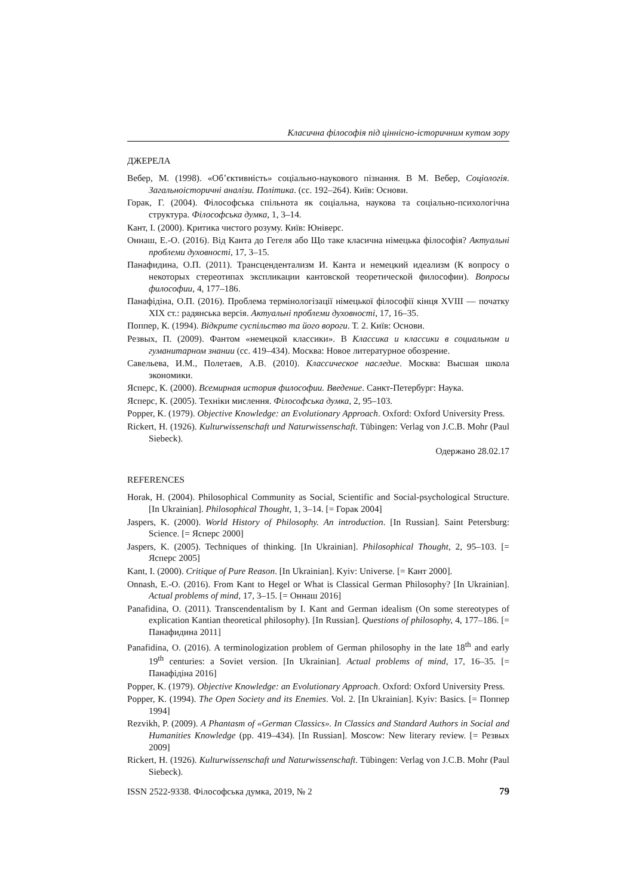Класична філософія під ціннісно-історичним кутом зору
ДЖЕРЕЛА
Вебер, М. (1998). «Об’єктивність» соціально-наукового пізнання. В М. Вебер, Соціологія. Загальноісторичні аналізи. Політика. (сс. 192–264). Київ: Основи.
Горак, Г. (2004). Філософська спільнота як соціальна, наукова та соціально-психологічна структура. Філософська думка, 1, 3–14.
Кант, І. (2000). Критика чистого розуму. Київ: Юніверс.
Оннаш, Е.-О. (2016). Від Канта до Гегеля або Що таке класична німецька філософія? Актуальні проблеми духовності, 17, 3–15.
Панафидина, О.П. (2011). Трансцендентализм И. Канта и немецкий идеализм (К вопросу о некоторых стереотипах экспликации кантовской теоретической философии). Вопросы философии, 4, 177–186.
Панафідіна, О.П. (2016). Проблема термінологізації німецької філософії кінця XVIII — початку XIX ст.: радянська версія. Актуальні проблеми духовності, 17, 16–35.
Поппер, К. (1994). Відкрите суспільство та його вороги. Т. 2. Київ: Основи.
Резвых, П. (2009). Фантом «немецкой классики». В Классика и классики в социальном и гуманитарном знании (сс. 419–434). Москва: Новое литературное обозрение.
Савельева, И.М., Полетаев, А.В. (2010). Классическое наследие. Москва: Высшая школа экономики.
Ясперс, К. (2000). Всемирная история философии. Введение. Санкт-Петербург: Наука.
Ясперс, К. (2005). Техніки мислення. Філософська думка, 2, 95–103.
Popper, K. (1979). Objective Knowledge: an Evolutionary Approach. Oxford: Oxford University Press.
Rickert, H. (1926). Kulturwissenschaft und Naturwissenschaft. Tübingen: Verlag von J.C.B. Mohr (Paul Siebeck).
Одержано 28.02.17
REFERENCES
Horak, H. (2004). Philosophical Community as Social, Scientific and Social-psychological Structure. [In Ukrainian]. Philosophical Thought, 1, 3–14. [= Горак 2004]
Jaspers, K. (2000). World History of Philosophy. An introduction. [In Russian]. Saint Petersburg: Science. [= Ясперс 2000]
Jaspers, K. (2005). Techniques of thinking. [In Ukrainian]. Philosophical Thought, 2, 95–103. [= Ясперс 2005]
Kant, I. (2000). Critique of Pure Reason. [In Ukrainian]. Kyiv: Universe. [= Кант 2000].
Onnash, E.-O. (2016). From Kant to Hegel or What is Classical German Philosophy? [In Ukrainian]. Actual problems of mind, 17, 3–15. [= Оннаш 2016]
Panafidina, O. (2011). Transcendentalism by I. Kant and German idealism (On some stereotypes of explication Kantian theoretical philosophy). [In Russian]. Questions of philosophy, 4, 177–186. [= Панафидина 2011]
Panafidina, O. (2016). A terminologization problem of German philosophy in the late 18<sup>th</sup> and early 19<sup>th</sup> centuries: a Soviet version. [In Ukrainian]. Actual problems of mind, 17, 16–35. [= Панафідіна 2016]
Popper, K. (1979). Objective Knowledge: an Evolutionary Approach. Oxford: Oxford University Press.
Popper, K. (1994). The Open Society and its Enemies. Vol. 2. [In Ukrainian]. Kyiv: Basics. [= Поппер 1994]
Rezvikh, P. (2009). A Phantasm of «German Classics». In Classics and Standard Authors in Social and Humanities Knowledge (pp. 419–434). [In Russian]. Moscow: New literary review. [= Резвых 2009]
Rickert, H. (1926). Kulturwissenschaft und Naturwissenschaft. Tübingen: Verlag von J.C.B. Mohr (Paul Siebeck).
ISSN 2522-9338. Філософська думка, 2019, № 2 79